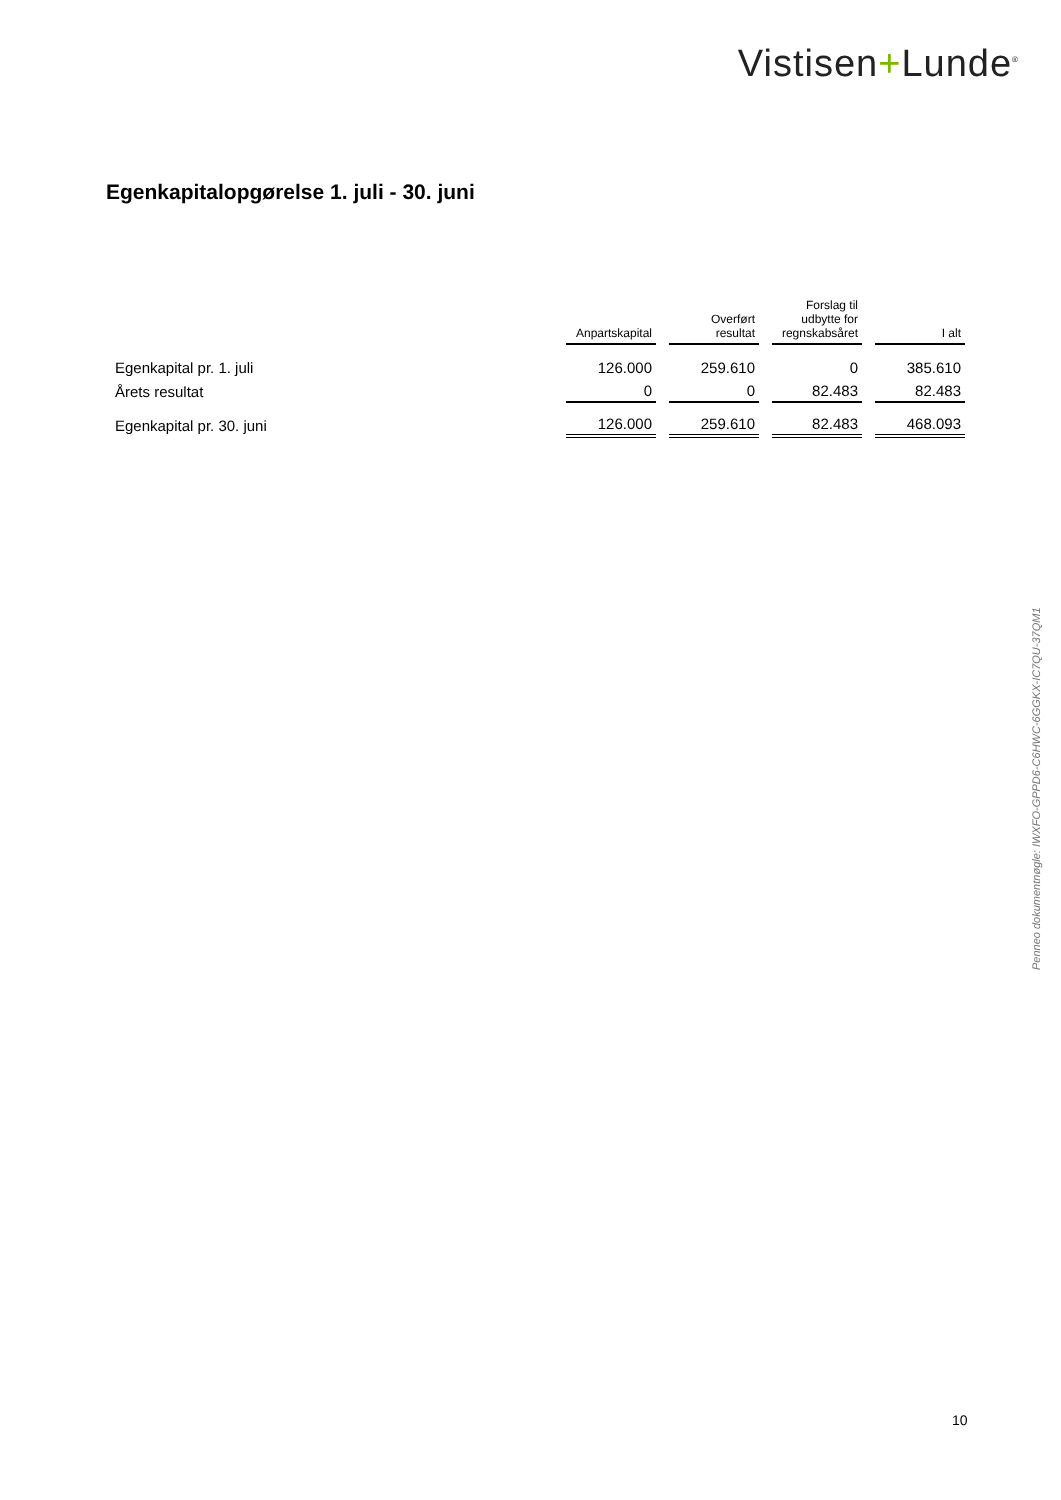Vistisen+Lunde<sup>®</sup>
Egenkapitalopgørelse 1. juli - 30. juni
| | Anpartskapital | Overført resultat | Forslag til udbytte for regnskabsåret | I alt |
| --- | --- | --- | --- | --- |
| Egenkapital pr. 1. juli | 126.000 | 259.610 | 0 | 385.610 |
| Årets resultat | 0 | 0 | 82.483 | 82.483 |
| Egenkapital pr. 30. juni | 126.000 | 259.610 | 82.483 | 468.093 |
Penneo dokumentnøgle: IWXFO-GPPD6-C6HWC-6GGKX-IC7QU-37QM1
10